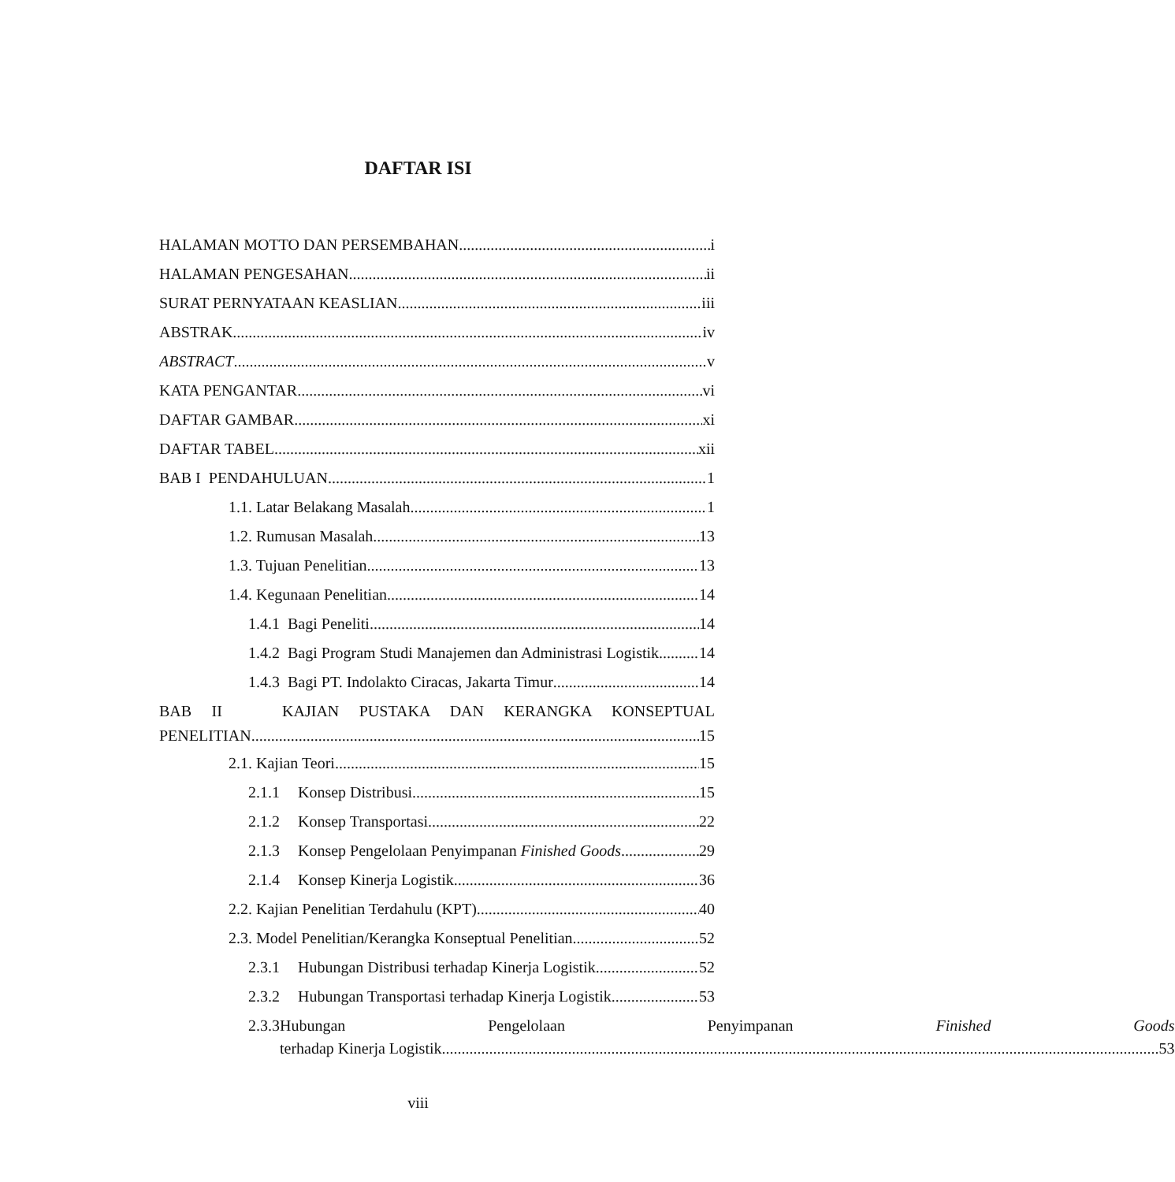DAFTAR ISI
HALAMAN MOTTO DAN PERSEMBAHAN i
HALAMAN PENGESAHAN ii
SURAT PERNYATAAN KEASLIAN iii
ABSTRAK iv
ABSTRACT v
KATA PENGANTAR vi
DAFTAR GAMBAR xi
DAFTAR TABEL xii
BAB I PENDAHULUAN 1
1.1. Latar Belakang Masalah 1
1.2. Rumusan Masalah 13
1.3. Tujuan Penelitian 13
1.4. Kegunaan Penelitian 14
1.4.1 Bagi Peneliti 14
1.4.2 Bagi Program Studi Manajemen dan Administrasi Logistik 14
1.4.3 Bagi PT. Indolakto Ciracas, Jakarta Timur 14
BAB II KAJIAN PUSTAKA DAN KERANGKA KONSEPTUAL
PENELITIAN 15
2.1. Kajian Teori 15
2.1.1 Konsep Distribusi 15
2.1.2 Konsep Transportasi 22
2.1.3 Konsep Pengelolaan Penyimpanan Finished Goods 29
2.1.4 Konsep Kinerja Logistik 36
2.2. Kajian Penelitian Terdahulu (KPT) 40
2.3. Model Penelitian/Kerangka Konseptual Penelitian 52
2.3.1 Hubungan Distribusi terhadap Kinerja Logistik 52
2.3.2 Hubungan Transportasi terhadap Kinerja Logistik 53
2.3.3
Hubungan Pengelolaan Penyimpanan Finished Goods
terhadap Kinerja Logistik 53
viii